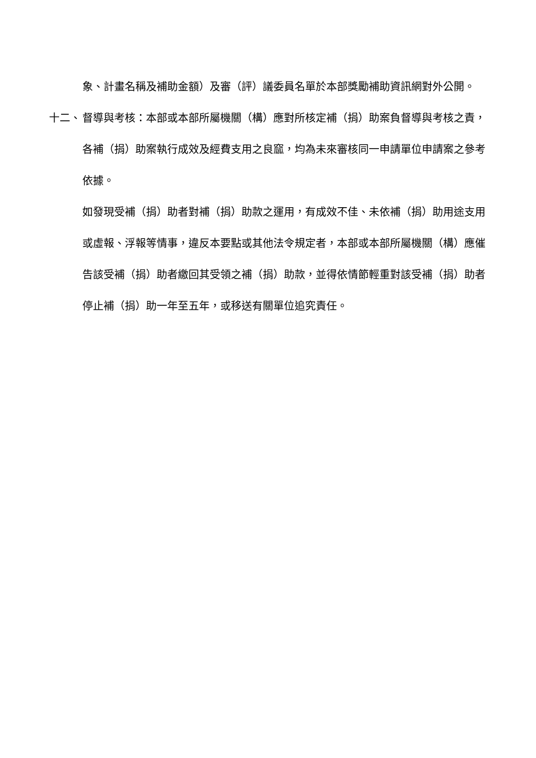象、計畫名稱及補助金額）及審（評）議委員名單於本部獎勵補助資訊網對外公開。
十二、 督導與考核：本部或本部所屬機關（構）應對所核定補（捐）助案負督導與考核之責，各補（捐）助案執行成效及經費支用之良窳，均為未來審核同一申請單位申請案之參考依據。
如發現受補（捐）助者對補（捐）助款之運用，有成效不佳、未依補（捐）助用途支用或虛報、浮報等情事，違反本要點或其他法令規定者，本部或本部所屬機關（構）應催告該受補（捐）助者繳回其受領之補（捐）助款，並得依情節輕重對該受補（捐）助者停止補（捐）助一年至五年，或移送有關單位追究責任。